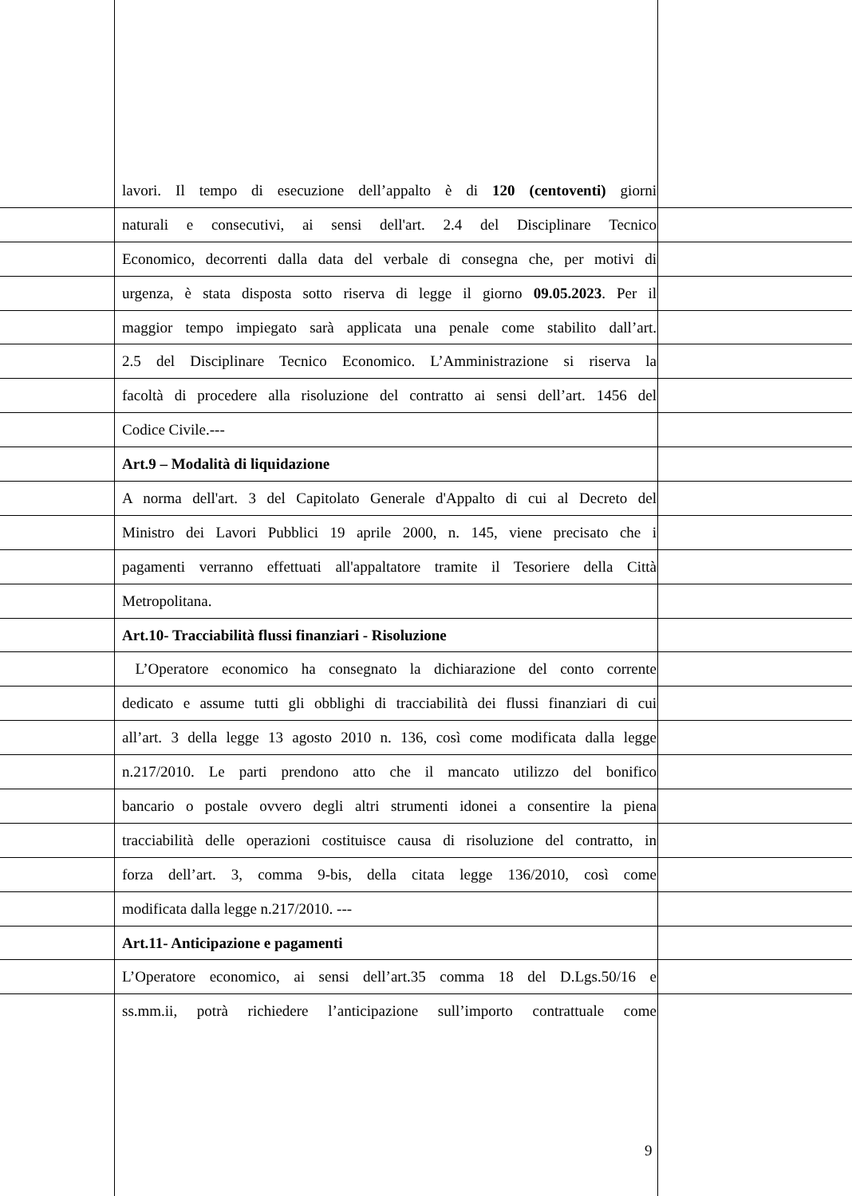lavori. Il tempo di esecuzione dell’appalto è di 120 (centoventi) giorni
naturali e consecutivi, ai sensi dell'art. 2.4 del Disciplinare Tecnico
Economico, decorrenti dalla data del verbale di consegna che, per motivi di
urgenza, è stata disposta sotto riserva di legge il giorno 09.05.2023. Per il
maggior tempo impiegato sarà applicata una penale come stabilito dall’art.
2.5 del Disciplinare Tecnico Economico. L’Amministrazione si riserva la
facoltà di procedere alla risoluzione del contratto ai sensi dell’art. 1456 del
Codice Civile.---
Art.9 – Modalità di liquidazione
A norma dell'art. 3 del Capitolato Generale d'Appalto di cui al Decreto del
Ministro dei Lavori Pubblici 19 aprile 2000, n. 145, viene precisato che i
pagamenti verranno effettuati all'appaltatore tramite il Tesoriere della Città
Metropolitana.
Art.10- Tracciabilità flussi finanziari - Risoluzione
L’Operatore economico ha consegnato la dichiarazione del conto corrente
dedicato e assume tutti gli obblighi di tracciabilità dei flussi finanziari di cui
all’art. 3 della legge 13 agosto 2010 n. 136, così come modificata dalla legge
n.217/2010. Le parti prendono atto che il mancato utilizzo del bonifico
bancario o postale ovvero degli altri strumenti idonei a consentire la piena
tracciabilità delle operazioni costituisce causa di risoluzione del contratto, in
forza dell’art. 3, comma 9-bis, della citata legge 136/2010, così come
modificata dalla legge n.217/2010. ---
Art.11- Anticipazione e pagamenti
L’Operatore economico, ai sensi dell’art.35 comma 18 del D.Lgs.50/16 e
ss.mm.ii, potrà richiedere l’anticipazione sull’importo contrattuale come
9